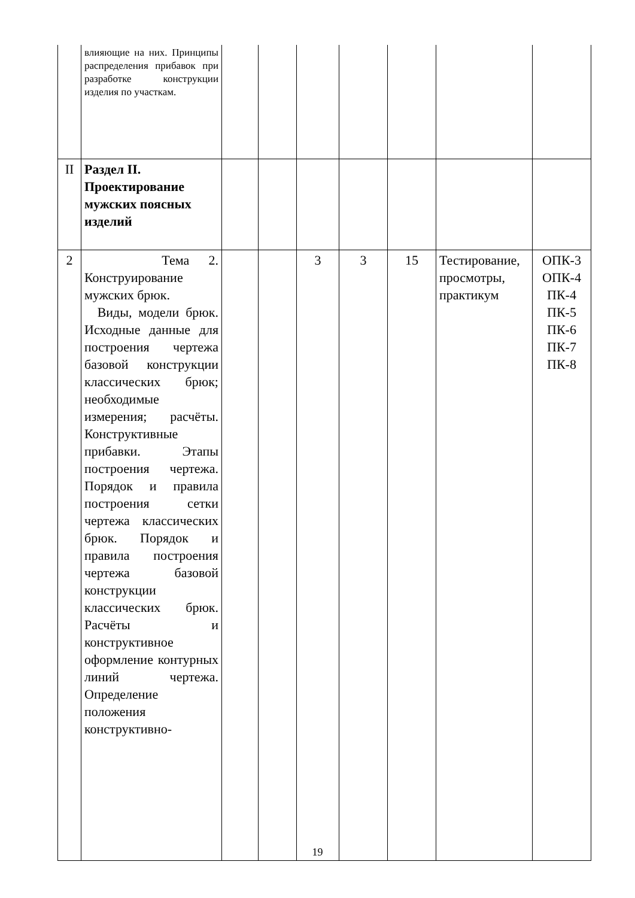| | влияющие на них. Принципы распределения прибавок при разработке конструкции изделия по участкам. | | | | | | | |
| II | Раздел II. Проектирование мужских поясных изделий | | | | | | | |
| 2 | Тема 2. Конструирование мужских брюк. Виды, модели брюк. Исходные данные для построения чертежа базовой конструкции классических брюк; необходимые измерения; расчёты. Конструктивные прибавки. Этапы построения чертежа. Порядок и правила построения сетки чертежа классических брюк. Порядок и правила построения чертежа базовой конструкции классических брюк. Расчёты и конструктивное оформление контурных линий чертежа. Определение положения конструктивно- | | | 3 | 3 | 15 | Тестирование, просмотры, практикум | ОПК-3 ОПК-4 ПК-4 ПК-5 ПК-6 ПК-7 ПК-8 |
19